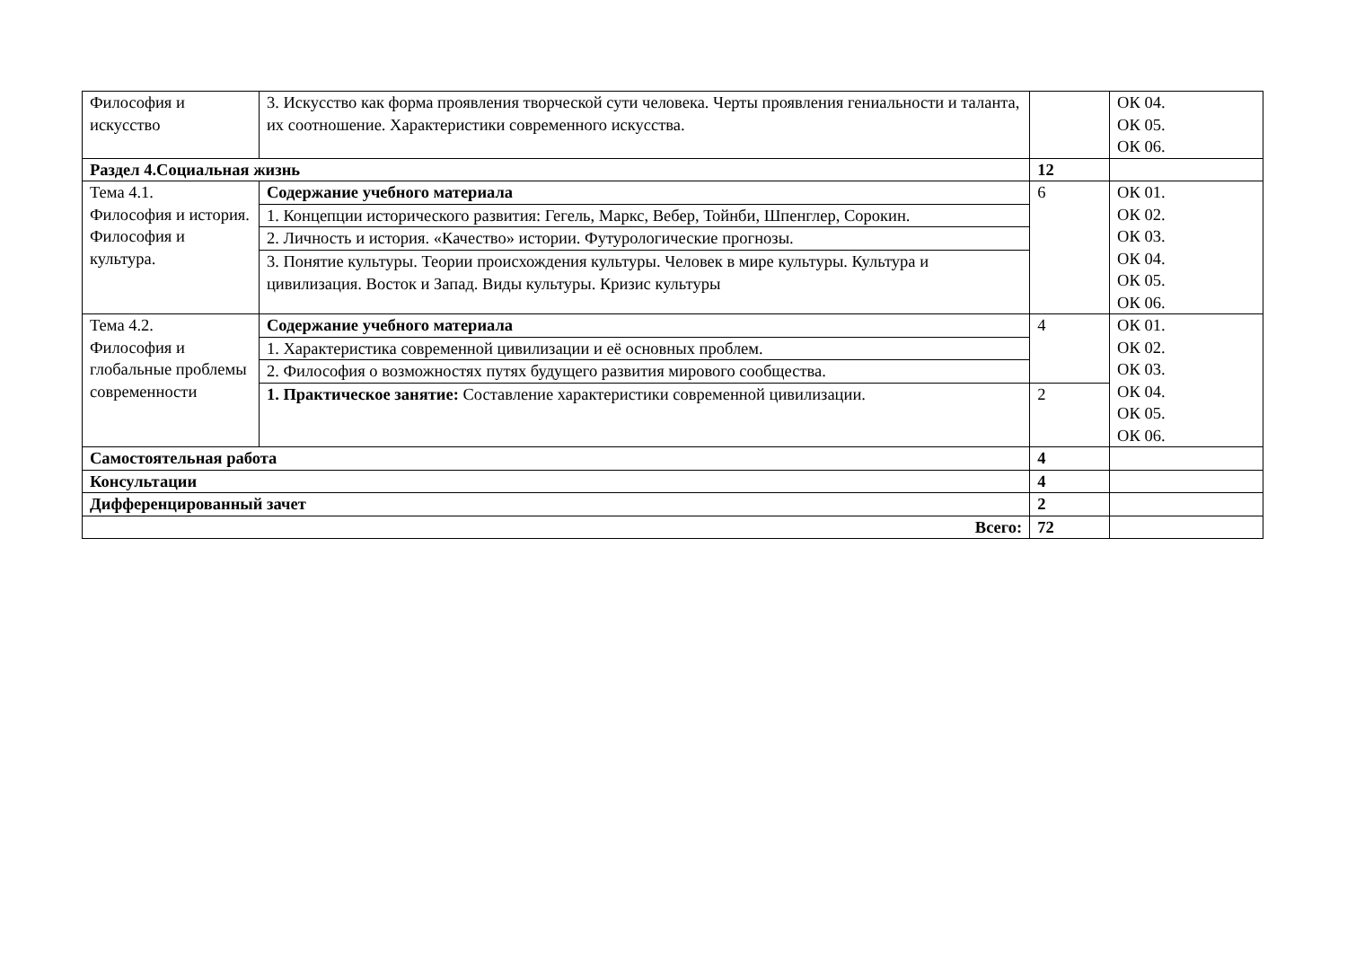| Философия и искусство | 3. Искусство как форма проявления творческой сути человека. Черты проявления гениальности и таланта, их соотношение. Характеристики современного искусства. | | ОК 04. ОК 05. ОК 06. |
| Раздел 4.Социальная жизнь | | 12 | |
| Тема 4.1. Философия и история. Философия и культура. | Содержание учебного материала | 6 | ОК 01. ОК 02. ОК 03. ОК 04. ОК 05. ОК 06. |
| | 1. Концепции исторического развития: Гегель, Маркс, Вебер, Тойнби, Шпенглер, Сорокин. | | |
| | 2. Личность и история. «Качество» истории. Футурологические прогнозы. | | |
| | 3. Понятие культуры. Теории происхождения культуры. Человек в мире культуры. Культура и цивилизация. Восток и Запад. Виды культуры. Кризис культуры | | |
| Тема 4.2. Философия и глобальные проблемы современности | Содержание учебного материала | 4 | ОК 01. ОК 02. ОК 03. ОК 04. ОК 05. ОК 06. |
| | 1. Характеристика современной цивилизации и её основных проблем. | | |
| | 2. Философия о возможностях путях будущего развития мирового сообщества. | | |
| | 1. Практическое занятие: Составление характеристики современной цивилизации. | 2 | |
| Самостоятельная работа | | 4 | |
| Консультации | | 4 | |
| Дифференцированный зачет | | 2 | |
| Всего: | | 72 | |